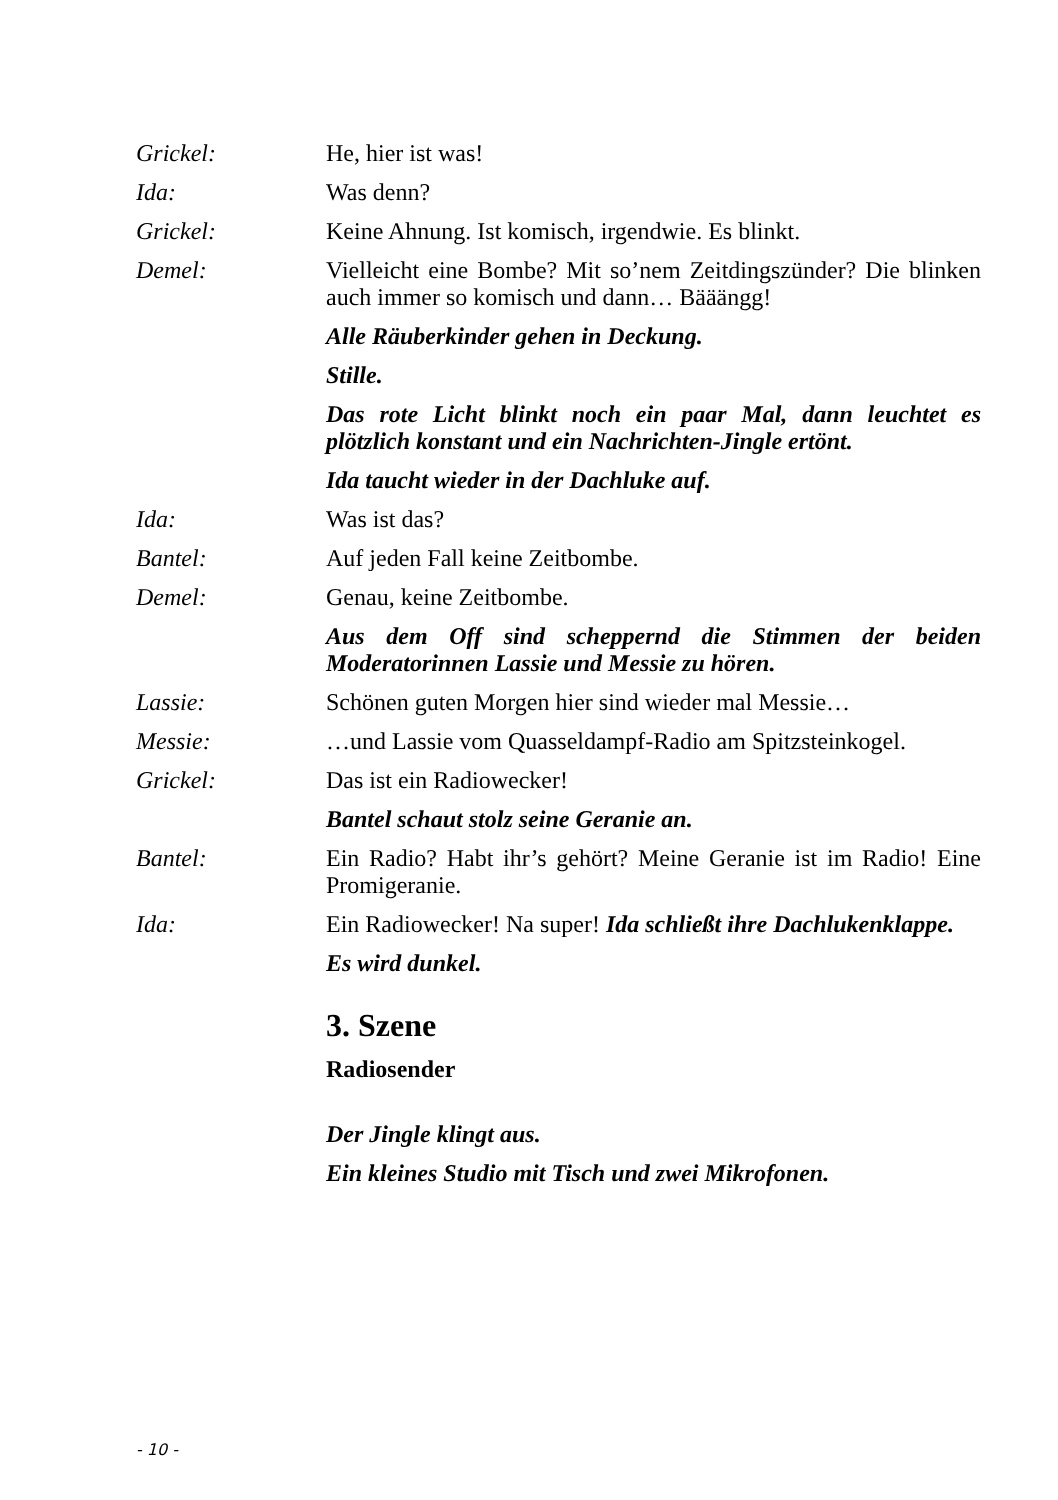Grickel: He, hier ist was!
Ida: Was denn?
Grickel: Keine Ahnung. Ist komisch, irgendwie. Es blinkt.
Demel: Vielleicht eine Bombe? Mit so’nem Zeitdingszünder? Die blinken auch immer so komisch und dann… Bääängg!
Alle Räuberkinder gehen in Deckung.
Stille.
Das rote Licht blinkt noch ein paar Mal, dann leuchtet es plötzlich konstant und ein Nachrichten-Jingle ertönt.
Ida taucht wieder in der Dachluke auf.
Ida: Was ist das?
Bantel: Auf jeden Fall keine Zeitbombe.
Demel: Genau, keine Zeitbombe.
Aus dem Off sind scheppernd die Stimmen der beiden Moderatorinnen Lassie und Messie zu hören.
Lassie: Schönen guten Morgen hier sind wieder mal Messie…
Messie: …und Lassie vom Quasseldampf-Radio am Spitzsteinkogel.
Grickel: Das ist ein Radiowecker!
Bantel schaut stolz seine Geranie an.
Bantel: Ein Radio? Habt ihr’s gehört? Meine Geranie ist im Radio! Eine Promigeranie.
Ida: Ein Radiowecker! Na super! Ida schließt ihre Dachlukenklappe.
Es wird dunkel.
3. Szene
Radiosender
Der Jingle klingt aus.
Ein kleines Studio mit Tisch und zwei Mikrofonen.
- 10 -